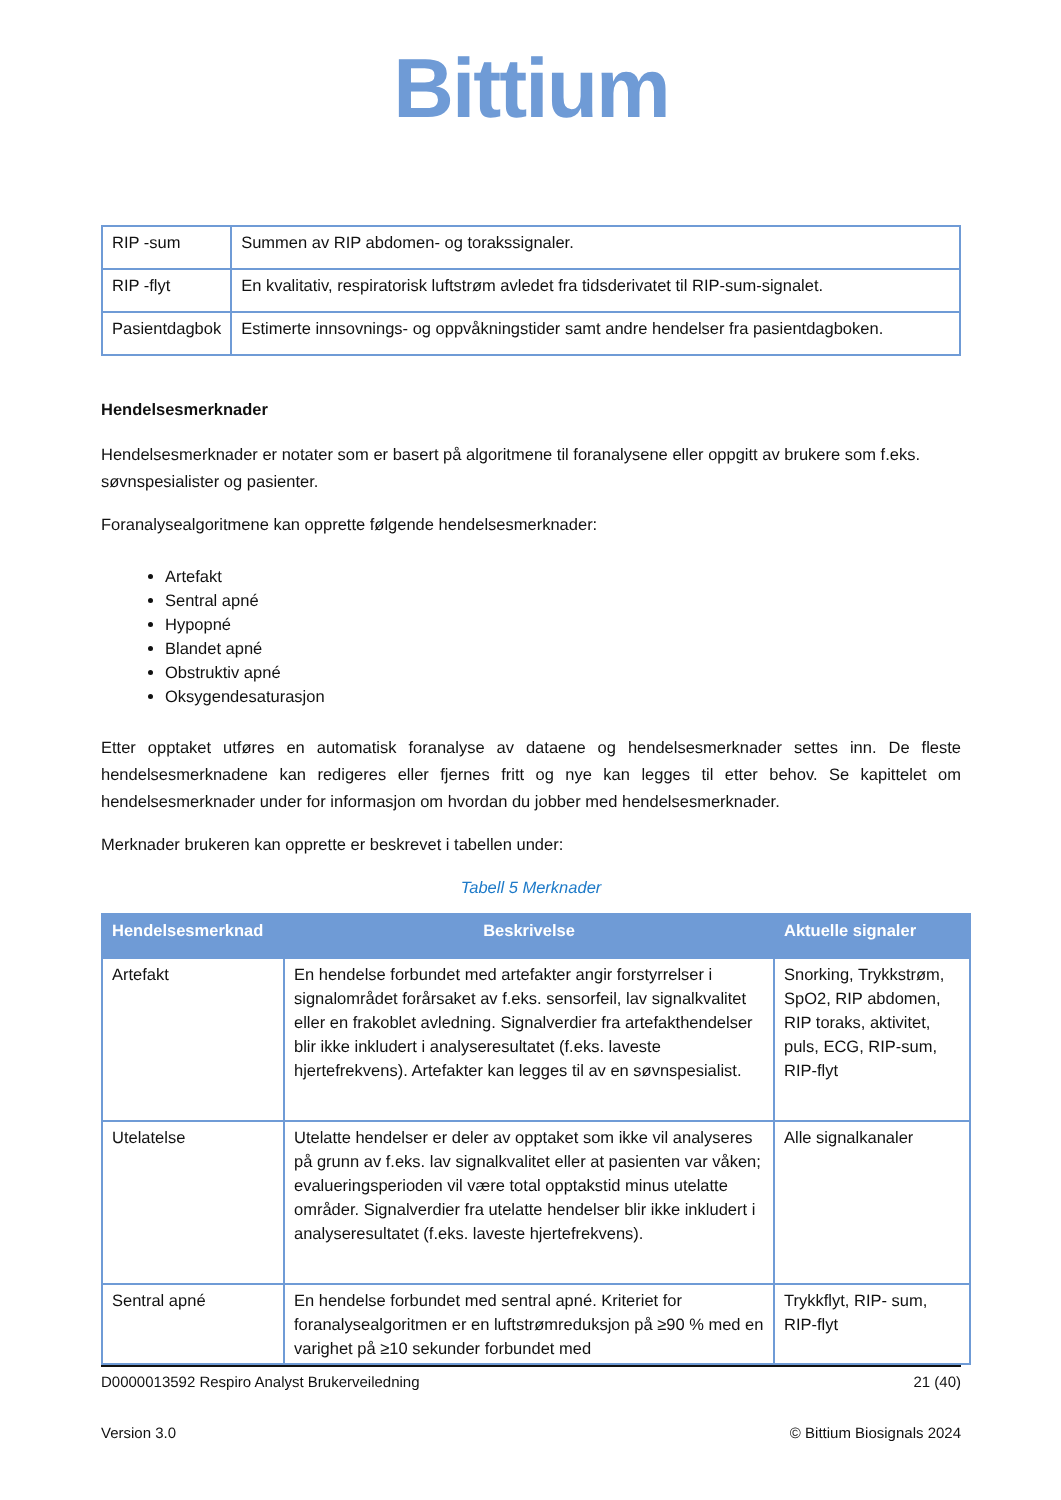Bittium
| RIP -sum | Summen av RIP abdomen- og torakssignaler. |
| RIP -flyt | En kvalitativ, respiratorisk luftstrøm avledet fra tidsderivatet til RIP-sum-signalet. |
| Pasientdagbok | Estimerte innsovnings- og oppvåkningstider samt andre hendelser fra pasientdagboken. |
Hendelsesmerknader
Hendelsesmerknader er notater som er basert på algoritmene til foranalysene eller oppgitt av brukere som f.eks. søvnspesialister og pasienter.
Foranalysealgoritmene kan opprette følgende hendelsesmerknader:
Artefakt
Sentral apné
Hypopné
Blandet apné
Obstruktiv apné
Oksygendesaturasjon
Etter opptaket utføres en automatisk foranalyse av dataene og hendelsesmerknader settes inn. De fleste hendelsesmerknadene kan redigeres eller fjernes fritt og nye kan legges til etter behov. Se kapittelet om hendelsesmerknader under for informasjon om hvordan du jobber med hendelsesmerknader.
Merknader brukeren kan opprette er beskrevet i tabellen under:
Tabell 5 Merknader
| Hendelsesmerknad | Beskrivelse | Aktuelle signaler |
| --- | --- | --- |
| Artefakt | En hendelse forbundet med artefakter angir forstyrrelser i signalområdet forårsaket av f.eks. sensorfeil, lav signalkvalitet eller en frakoblet avledning. Signalverdier fra artefakthendelser blir ikke inkludert i analyseresultatet (f.eks. laveste hjertefrekvens). Artefakter kan legges til av en søvnspesialist. | Snorking, Trykkstrøm, SpO2, RIP abdomen, RIP toraks, aktivitet, puls, ECG, RIP-sum, RIP-flyt |
| Utelatelse | Utelatte hendelser er deler av opptaket som ikke vil analyseres på grunn av f.eks. lav signalkvalitet eller at pasienten var våken; evalueringsperioden vil være total opptakstid minus utelatte områder. Signalverdier fra utelatte hendelser blir ikke inkludert i analyseresultatet (f.eks. laveste hjertefrekvens). | Alle signalkanaler |
| Sentral apné | En hendelse forbundet med sentral apné. Kriteriet for foranalysealgoritmen er en luftstrømreduksjon på ≥90 % med en varighet på ≥10 sekunder forbundet med | Trykkflyt, RIP- sum, RIP-flyt |
D0000013592 Respiro Analyst Brukerveiledning 21 (40)
Version 3.0 © Bittium Biosignals 2024